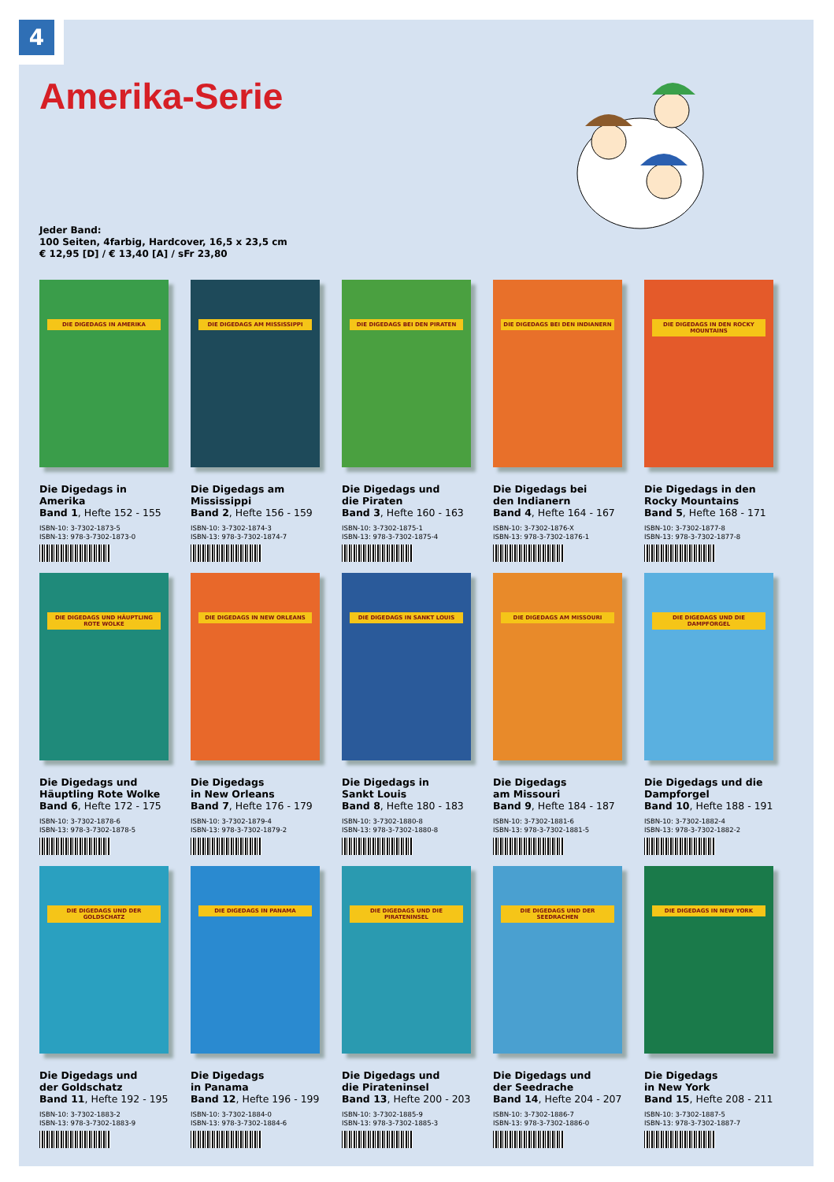4
Amerika-Serie
Jeder Band:
100 Seiten, 4farbig, Hardcover, 16,5 x 23,5 cm
€ 12,95 [D] / € 13,40 [A] / sFr 23,80
DIE DIGEDAGS IN AMERIKA
Die Digedags in
Amerika
Band 1, Hefte 152 - 155
ISBN-10: 3-7302-1873-5
ISBN-13: 978-3-7302-1873-0
DIE DIGEDAGS AM MISSISSIPPI
Die Digedags am
Mississippi
Band 2, Hefte 156 - 159
ISBN-10: 3-7302-1874-3
ISBN-13: 978-3-7302-1874-7
DIE DIGEDAGS BEI DEN PIRATEN
Die Digedags und
die Piraten
Band 3, Hefte 160 - 163
ISBN-10: 3-7302-1875-1
ISBN-13: 978-3-7302-1875-4
DIE DIGEDAGS BEI DEN INDIANERN
Die Digedags bei
den Indianern
Band 4, Hefte 164 - 167
ISBN-10: 3-7302-1876-X
ISBN-13: 978-3-7302-1876-1
DIE DIGEDAGS IN DEN ROCKY MOUNTAINS
Die Digedags in den
Rocky Mountains
Band 5, Hefte 168 - 171
ISBN-10: 3-7302-1877-8
ISBN-13: 978-3-7302-1877-8
DIE DIGEDAGS UND HÄUPTLING ROTE WOLKE
Die Digedags und
Häuptling Rote Wolke
Band 6, Hefte 172 - 175
ISBN-10: 3-7302-1878-6
ISBN-13: 978-3-7302-1878-5
DIE DIGEDAGS IN NEW ORLEANS
Die Digedags
in New Orleans
Band 7, Hefte 176 - 179
ISBN-10: 3-7302-1879-4
ISBN-13: 978-3-7302-1879-2
DIE DIGEDAGS IN SANKT LOUIS
Die Digedags in
Sankt Louis
Band 8, Hefte 180 - 183
ISBN-10: 3-7302-1880-8
ISBN-13: 978-3-7302-1880-8
DIE DIGEDAGS AM MISSOURI
Die Digedags
am Missouri
Band 9, Hefte 184 - 187
ISBN-10: 3-7302-1881-6
ISBN-13: 978-3-7302-1881-5
DIE DIGEDAGS UND DIE DAMPFORGEL
Die Digedags und die
Dampforgel
Band 10, Hefte 188 - 191
ISBN-10: 3-7302-1882-4
ISBN-13: 978-3-7302-1882-2
DIE DIGEDAGS UND DER GOLDSCHATZ
Die Digedags und
der Goldschatz
Band 11, Hefte 192 - 195
ISBN-10: 3-7302-1883-2
ISBN-13: 978-3-7302-1883-9
DIE DIGEDAGS IN PANAMA
Die Digedags
in Panama
Band 12, Hefte 196 - 199
ISBN-10: 3-7302-1884-0
ISBN-13: 978-3-7302-1884-6
DIE DIGEDAGS UND DIE PIRATENINSEL
Die Digedags und
die Pirateninsel
Band 13, Hefte 200 - 203
ISBN-10: 3-7302-1885-9
ISBN-13: 978-3-7302-1885-3
DIE DIGEDAGS UND DER SEEDRACHEN
Die Digedags und
der Seedrache
Band 14, Hefte 204 - 207
ISBN-10: 3-7302-1886-7
ISBN-13: 978-3-7302-1886-0
DIE DIGEDAGS IN NEW YORK
Die Digedags
in New York
Band 15, Hefte 208 - 211
ISBN-10: 3-7302-1887-5
ISBN-13: 978-3-7302-1887-7